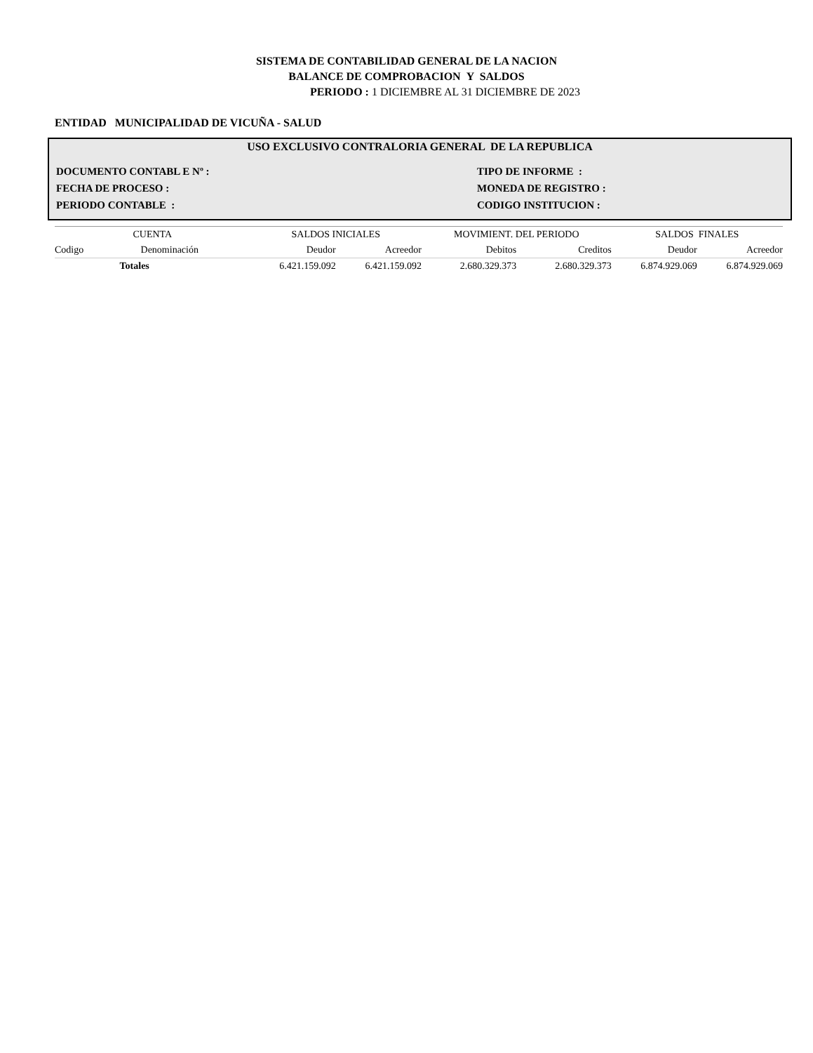SISTEMA DE CONTABILIDAD GENERAL DE LA NACION
BALANCE DE COMPROBACION Y SALDOS
PERIODO : 1 DICIEMBRE AL 31 DICIEMBRE DE 2023
ENTIDAD MUNICIPALIDAD DE VICUÑA - SALUD
USO EXCLUSIVO CONTRALORIA GENERAL DE LA REPUBLICA
DOCUMENTO CONTABL E Nº :
TIPO DE INFORME :
FECHA DE PROCESO :
MONEDA DE REGISTRO :
PERIODO CONTABLE :
CODIGO INSTITUCION :
| CUENTA | | SALDOS INICIALES | | MOVIMIENT. DEL PERIODO | | SALDOS FINALES | |
| --- | --- | --- | --- | --- | --- | --- | --- |
| Codigo | Denominación | Deudor | Acreedor | Debitos | Creditos | Deudor | Acreedor |
| | Totales | 6.421.159.092 | 6.421.159.092 | 2.680.329.373 | 2.680.329.373 | 6.874.929.069 | 6.874.929.069 |